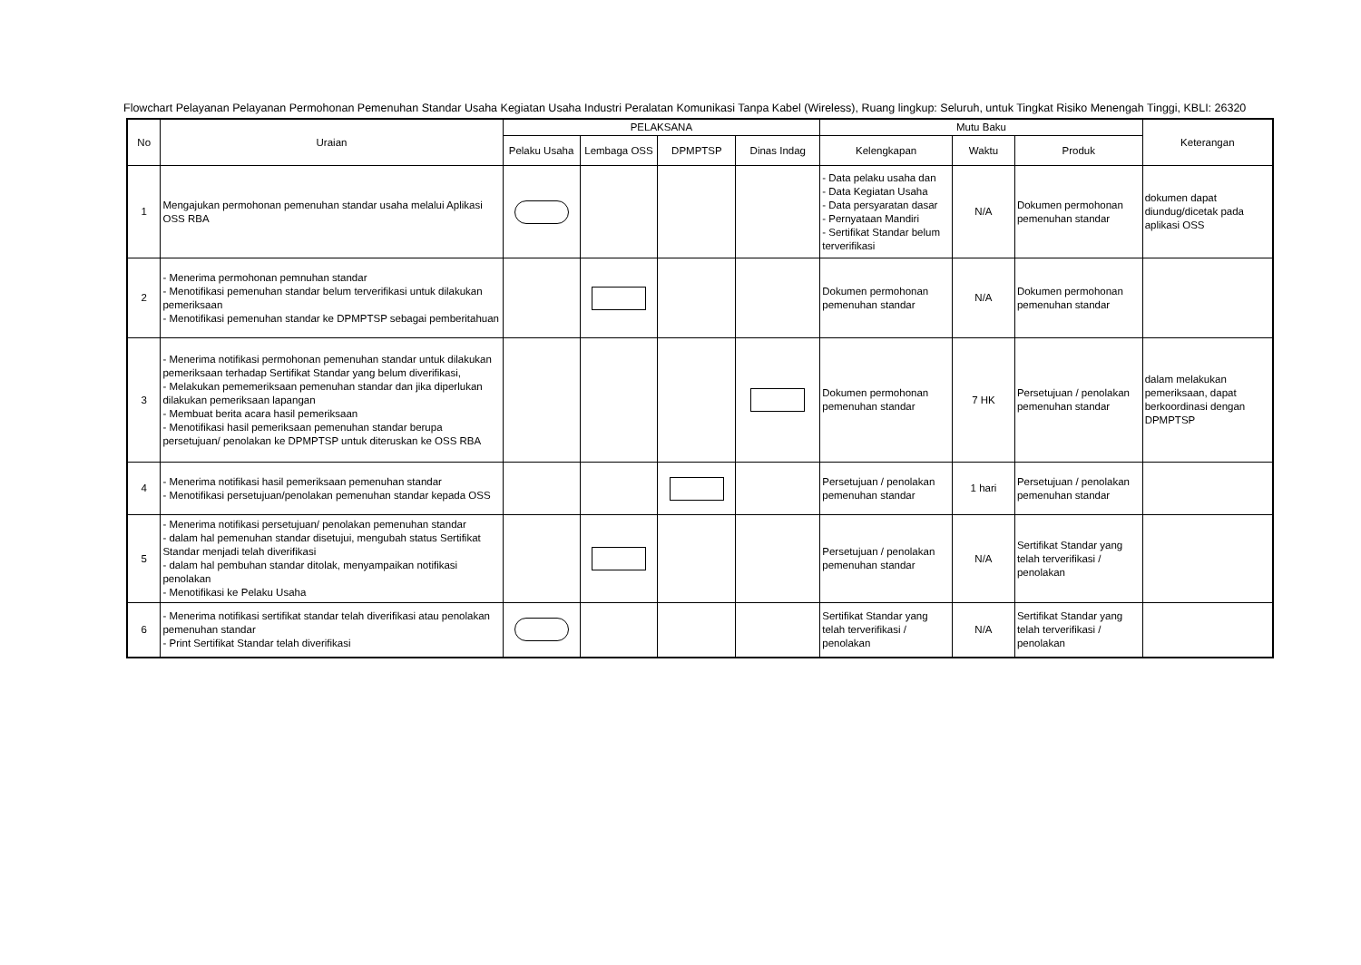Flowchart Pelayanan Pelayanan Permohonan Pemenuhan Standar Usaha Kegiatan Usaha Industri Peralatan Komunikasi Tanpa Kabel (Wireless), Ruang lingkup: Seluruh, untuk Tingkat Risiko Menengah Tinggi, KBLI: 26320
| No | Uraian | PELAKSANA | | | | Mutu Baku | | | Keterangan |
| --- | --- | --- | --- | --- | --- | --- | --- | --- | --- |
| | | Pelaku Usaha | Lembaga OSS | DPMPTSP | Dinas Indag | Kelengkapan | Waktu | Produk | |
| 1 | Mengajukan permohonan pemenuhan standar usaha melalui Aplikasi OSS RBA | | | | | - Data pelaku usaha dan - Data Kegiatan Usaha - Data persyaratan dasar - Pernyataan Mandiri - Sertifikat Standar belum terverifikasi | N/A | Dokumen permohonan pemenuhan standar | dokumen dapat diundug/dicetak pada aplikasi OSS |
| 2 | - Menerima permohonan pemnuhan standar - Menotifikasi pemenuhan standar belum terverifikasi untuk dilakukan pemeriksaan - Menotifikasi pemenuhan standar ke DPMPTSP sebagai pemberitahuan | | | | | Dokumen permohonan pemenuhan standar | N/A | Dokumen permohonan pemenuhan standar | |
| 3 | - Menerima notifikasi permohonan pemenuhan standar untuk dilakukan pemeriksaan terhadap Sertifikat Standar yang belum diverifikasi, - Melakukan pememeriksaan pemenuhan standar dan jika diperlukan dilakukan pemeriksaan lapangan - Membuat berita acara hasil pemeriksaan - Menotifikasi hasil pemeriksaan pemenuhan standar berupa persetujuan/ penolakan ke DPMPTSP untuk diteruskan ke OSS RBA | | | | | Dokumen permohonan pemenuhan standar | 7 HK | Persetujuan / penolakan pemenuhan standar | dalam melakukan pemeriksaan, dapat berkoordinasi dengan DPMPTSP |
| 4 | - Menerima notifikasi hasil pemeriksaan pemenuhan standar - Menotifikasi persetujuan/penolakan pemenuhan standar kepada OSS | | | | | Persetujuan / penolakan pemenuhan standar | 1 hari | Persetujuan / penolakan pemenuhan standar | |
| 5 | - Menerima notifikasi persetujuan/ penolakan pemenuhan standar - dalam hal pemenuhan standar disetujui, mengubah status Sertifikat Standar menjadi telah diverifikasi - dalam hal pembuhan standar ditolak, menyampaikan notifikasi penolakan - Menotifikasi ke Pelaku Usaha | | | | | Persetujuan / penolakan pemenuhan standar | N/A | Sertifikat Standar yang telah terverifikasi / penolakan | |
| 6 | - Menerima notifikasi sertifikat standar telah diverifikasi atau penolakan pemenuhan standar - Print Sertifikat Standar telah diverifikasi | | | | | Sertifikat Standar yang telah terverifikasi / penolakan | N/A | Sertifikat Standar yang telah terverifikasi / penolakan | |